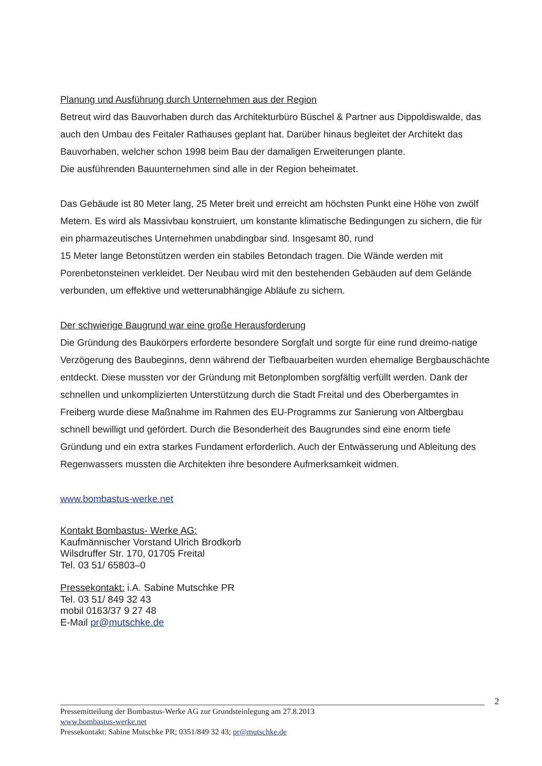Planung und Ausführung durch Unternehmen aus der Region
Betreut wird das Bauvorhaben durch das Architekturbüro Büschel & Partner aus Dippoldiswalde, das auch den Umbau des Feitaler Rathauses geplant hat. Darüber hinaus begleitet der Architekt das Bauvorhaben, welcher schon 1998 beim Bau der damaligen Erweiterungen plante.
Die ausführenden Bauunternehmen sind alle in der Region beheimatet.
Das Gebäude ist 80 Meter lang, 25 Meter breit und erreicht am höchsten Punkt eine Höhe von zwölf Metern. Es wird als Massivbau konstruiert, um konstante klimatische Bedingungen zu sichern, die für ein pharmazeutisches Unternehmen unabdingbar sind. Insgesamt 80, rund
15 Meter lange Betonstützen werden ein stabiles Betondach tragen. Die Wände werden mit Porenbetonsteinen verkleidet. Der Neubau wird mit den bestehenden Gebäuden auf dem Gelände verbunden, um effektive und wetterunabhängige Abläufe zu sichern.
Der schwierige Baugrund war eine große Herausforderung
Die Gründung des Baukörpers erforderte besondere Sorgfalt und sorgte für eine rund dreimo-natige Verzögerung des Baubeginns, denn während der Tiefbauarbeiten wurden ehemalige Bergbauschächte entdeckt. Diese mussten vor der Gründung mit Betonplomben sorgfältig verfüllt werden. Dank der schnellen und unkomplizierten Unterstützung durch die Stadt Freital und des Oberbergamtes in Freiberg wurde diese Maßnahme im Rahmen des EU-Programms zur Sanierung von Altbergbau schnell bewilligt und gefördert. Durch die Besonderheit des Baugrundes sind eine enorm tiefe Gründung und ein extra starkes Fundament erforderlich. Auch der Entwässerung und Ableitung des Regenwassers mussten die Architekten ihre besondere Aufmerksamkeit widmen.
www.bombastus-werke.net
Kontakt Bombastus- Werke AG:
Kaufmännischer Vorstand Ulrich Brodkorb
Wilsdruffer Str. 170, 01705 Freital
Tel. 03 51/ 65803–0
Pressekontakt: i.A. Sabine Mutschke PR
Tel. 03 51/ 849 32 43
mobil 0163/37 9 27 48
E-Mail pr@mutschke.de
2
Pressemitteilung der Bombastus-Werke AG zur Grundsteinlegung am 27.8.2013
www.bombastus-werke.net
Pressekontakt: Sabine Mutschke PR; 0351/849 32 43; pr@mutschke.de